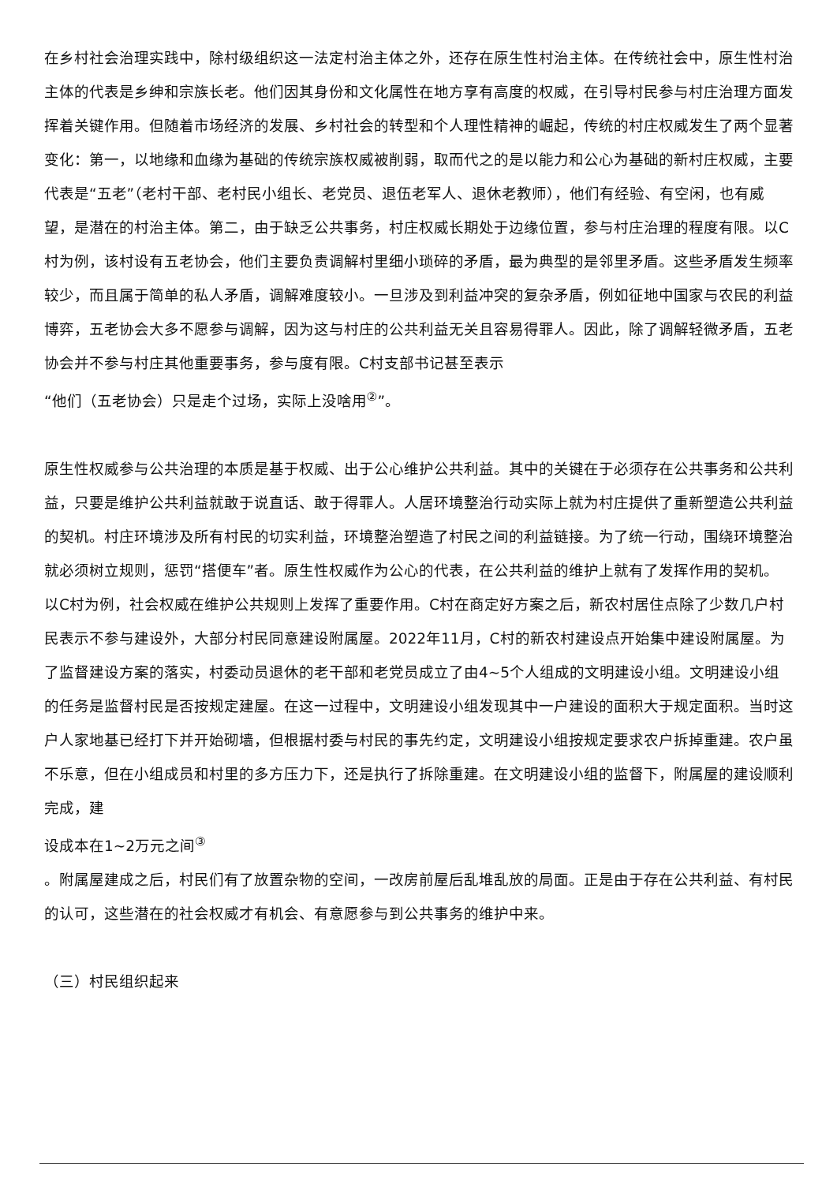在乡村社会治理实践中，除村级组织这一法定村治主体之外，还存在原生性村治主体。在传统社会中，原生性村治主体的代表是乡绅和宗族长老。他们因其身份和文化属性在地方享有高度的权威，在引导村民参与村庄治理方面发挥着关键作用。但随着市场经济的发展、乡村社会的转型和个人理性精神的崛起，传统的村庄权威发生了两个显著变化：第一，以地缘和血缘为基础的传统宗族权威被削弱，取而代之的是以能力和公心为基础的新村庄权威，主要代表是“五老”（老村干部、老村民小组长、老党员、退伍老军人、退休老教师），他们有经验、有空闲，也有威望，是潜在的村治主体。第二，由于缺乏公共事务，村庄权威长期处于边缘位置，参与村庄治理的程度有限。以C村为例，该村设有五老协会，他们主要负责调解村里细小琐碎的矛盾，最为典型的是邻里矛盾。这些矛盾发生频率较少，而且属于简单的私人矛盾，调解难度较小。一旦涉及到利益冲突的复杂矛盾，例如征地中国家与农民的利益博弈，五老协会大多不愿参与调解，因为这与村庄的公共利益无关且容易得罪人。因此，除了调解轻微矛盾，五老协会并不参与村庄其他重要事务，参与度有限。C村支部书记甚至表示
“他们（五老协会）只是走个过场，实际上没啥用<sup>②</sup>”。
原生性权威参与公共治理的本质是基于权威、出于公心维护公共利益。其中的关键在于必须存在公共事务和公共利益，只要是维护公共利益就敢于说直话、敢于得罪人。人居环境整治行动实际上就为村庄提供了重新塑造公共利益的契机。村庄环境涉及所有村民的切实利益，环境整治塑造了村民之间的利益链接。为了统一行动，围绕环境整治就必须树立规则，惩罚“搭便车”者。原生性权威作为公心的代表，在公共利益的维护上就有了发挥作用的契机。以C村为例，社会权威在维护公共规则上发挥了重要作用。C村在商定好方案之后，新农村居住点除了少数几户村民表示不参与建设外，大部分村民同意建设附属屋。2022年11月，C村的新农村建设点开始集中建设附属屋。为了监督建设方案的落实，村委动员退休的老干部和老党员成立了由4~5个人组成的文明建设小组。文明建设小组的任务是监督村民是否按规定建屋。在这一过程中，文明建设小组发现其中一户建设的面积大于规定面积。当时这户人家地基已经打下并开始砌墙，但根据村委与村民的事先约定，文明建设小组按规定要求农户拆掉重建。农户虽不乐意，但在小组成员和村里的多方压力下，还是执行了拆除重建。在文明建设小组的监督下，附属屋的建设顺利完成，建
设成本在1~2万元之间<sup>③</sup>
。附属屋建成之后，村民们有了放置杂物的空间，一改房前屋后乱堆乱放的局面。正是由于存在公共利益、有村民的认可，这些潜在的社会权威才有机会、有意愿参与到公共事务的维护中来。
（三）村民组织起来